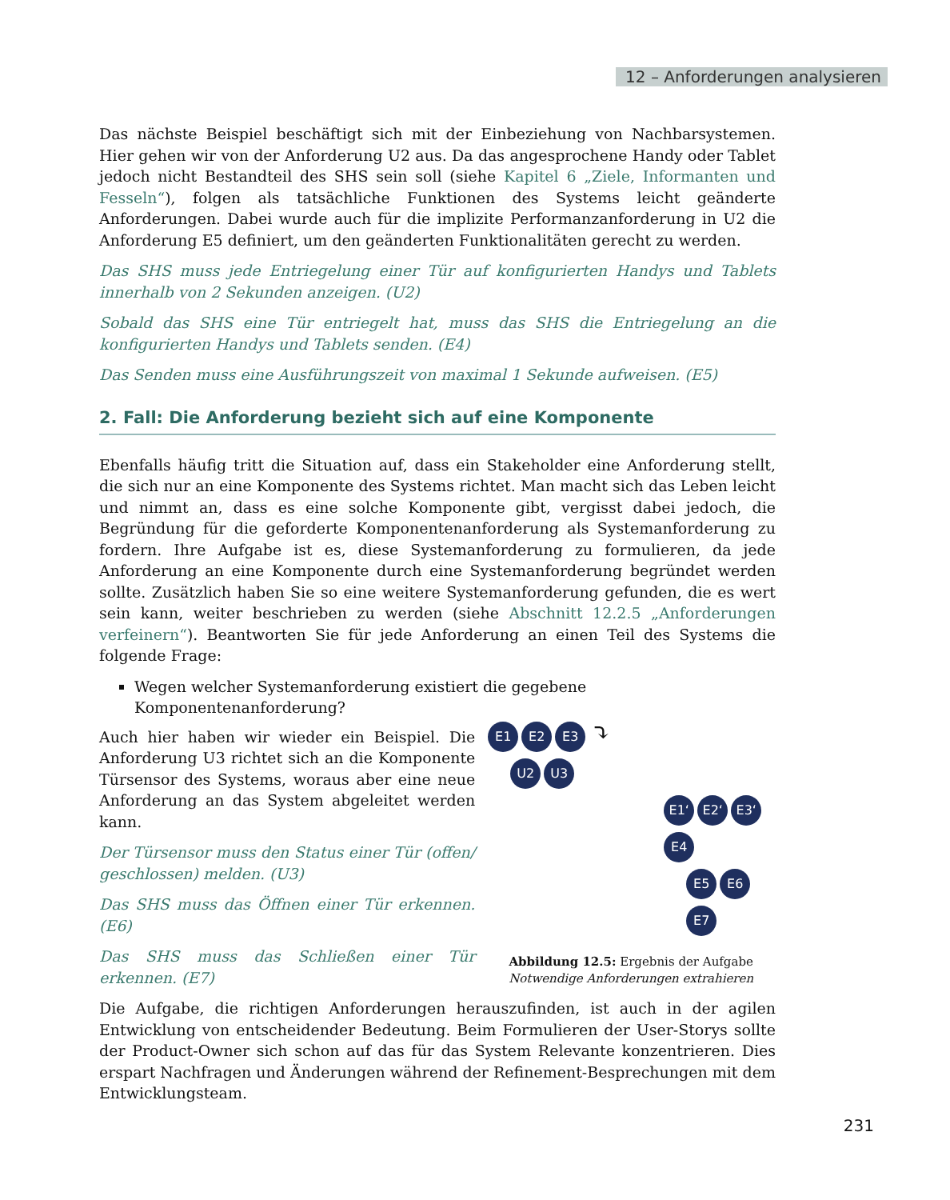12 – Anforderungen analysieren
Das nächste Beispiel beschäftigt sich mit der Einbeziehung von Nachbarsystemen. Hier gehen wir von der Anforderung U2 aus. Da das angesprochene Handy oder Tablet jedoch nicht Bestandteil des SHS sein soll (siehe Kapitel 6 „Ziele, Informanten und Fesseln“), folgen als tatsächliche Funktionen des Systems leicht geänderte Anforderungen. Dabei wurde auch für die implizite Performanzanforderung in U2 die Anforderung E5 definiert, um den geänderten Funktionalitäten gerecht zu werden.
Das SHS muss jede Entriegelung einer Tür auf konfigurierten Handys und Tablets innerhalb von 2 Sekunden anzeigen. (U2)
Sobald das SHS eine Tür entriegelt hat, muss das SHS die Entriegelung an die konfigurierten Handys und Tablets senden. (E4)
Das Senden muss eine Ausführungszeit von maximal 1 Sekunde aufweisen. (E5)
2. Fall: Die Anforderung bezieht sich auf eine Komponente
Ebenfalls häufig tritt die Situation auf, dass ein Stakeholder eine Anforderung stellt, die sich nur an eine Komponente des Systems richtet. Man macht sich das Leben leicht und nimmt an, dass es eine solche Komponente gibt, vergisst dabei jedoch, die Begründung für die geforderte Komponentenanforderung als Systemanforderung zu fordern. Ihre Aufgabe ist es, diese Systemanforderung zu formulieren, da jede Anforderung an eine Komponente durch eine Systemanforderung begründet werden sollte. Zusätzlich haben Sie so eine weitere Systemanforderung gefunden, die es wert sein kann, weiter beschrieben zu werden (siehe Abschnitt 12.2.5 „Anforderungen verfeinern“). Beantworten Sie für jede Anforderung an einen Teil des Systems die folgende Frage:
Wegen welcher Systemanforderung existiert die gegebene Komponentenanforderung?
Auch hier haben wir wieder ein Beispiel. Die Anforderung U3 richtet sich an die Komponente Türsensor des Systems, woraus aber eine neue Anforderung an das System abgeleitet werden kann.
Der Türsensor muss den Status einer Tür (offen/ geschlossen) melden. (U3)
Das SHS muss das Öffnen einer Tür erkennen. (E6)
Das SHS muss das Schließen einer Tür erkennen. (E7)
E1 E2 E3 ⤵
U2 U3
E1‘E2‘E3‘E4
E5 E6 E7
Abbildung 12.5: Ergebnis der Aufgabe
Notwendige Anforderungen extrahieren
Die Aufgabe, die richtigen Anforderungen herauszufinden, ist auch in der agilen Entwicklung von entscheidender Bedeutung. Beim Formulieren der User-Storys sollte der Product-Owner sich schon auf das für das System Relevante konzentrieren. Dies erspart Nachfragen und Änderungen während der Refinement-Besprechungen mit dem Entwicklungsteam.
231